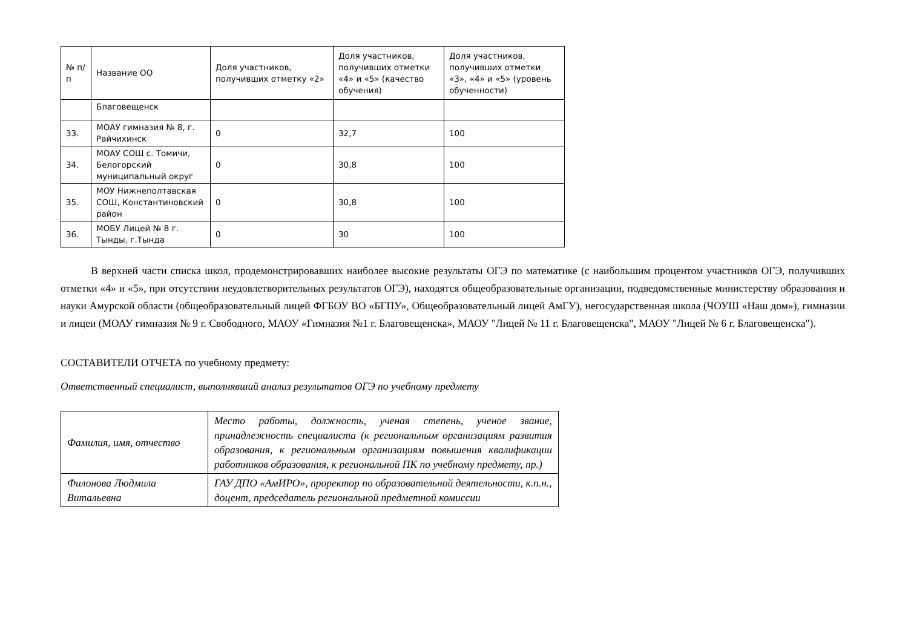| № п/п | Название ОО | Доля участников, получивших отметку «2» | Доля участников, получивших отметки «4» и «5» (качество обучения) | Доля участников, получивших отметки «3», «4» и «5» (уровень обученности) |
| --- | --- | --- | --- | --- |
| | Благовещенск | | | |
| 33. | МОАУ гимназия № 8, г. Райчихинск | 0 | 32,7 | 100 |
| 34. | МОАУ СОШ с. Томичи, Белогорский муниципальный округ | 0 | 30,8 | 100 |
| 35. | МОУ Нижнеполтавская СОШ, Константиновский район | 0 | 30,8 | 100 |
| 36. | МОБУ Лицей № 8 г. Тынды, г.Тында | 0 | 30 | 100 |
В верхней части списка школ, продемонстрировавших наиболее высокие результаты ОГЭ по математике (с наибольшим процентом участников ОГЭ, получивших отметки «4» и «5», при отсутствии неудовлетворительных результатов ОГЭ), находятся общеобразовательные организации, подведомственные министерству образования и науки Амурской области (общеобразовательный лицей ФГБОУ ВО «БГПУ», Общеобразовательный лицей АмГУ), негосударственная школа (ЧОУШ «Наш дом»), гимназии и лицеи (МОАУ гимназия № 9 г. Свободного, МАОУ «Гимназия №1 г. Благовещенска», МАОУ "Лицей № 11 г. Благовещенска", МАОУ "Лицей № 6 г. Благовещенска").
СОСТАВИТЕЛИ ОТЧЕТА по учебному предмету:
Ответственный специалист, выполнявший анализ результатов ОГЭ по учебному предмету
| Фамилия, имя, отчество | Место работы, должность, ученая степень, ученое звание, принадлежность специалиста (к региональным организациям развития образования, к региональным организациям повышения квалификации работников образования, к региональной ПК по учебному предмету, пр.) |
| Филонова Людмила Витальевна | ГАУ ДПО «АмИРО», проректор по образовательной деятельности, к.п.н., доцент, председатель региональной предметной комиссии |